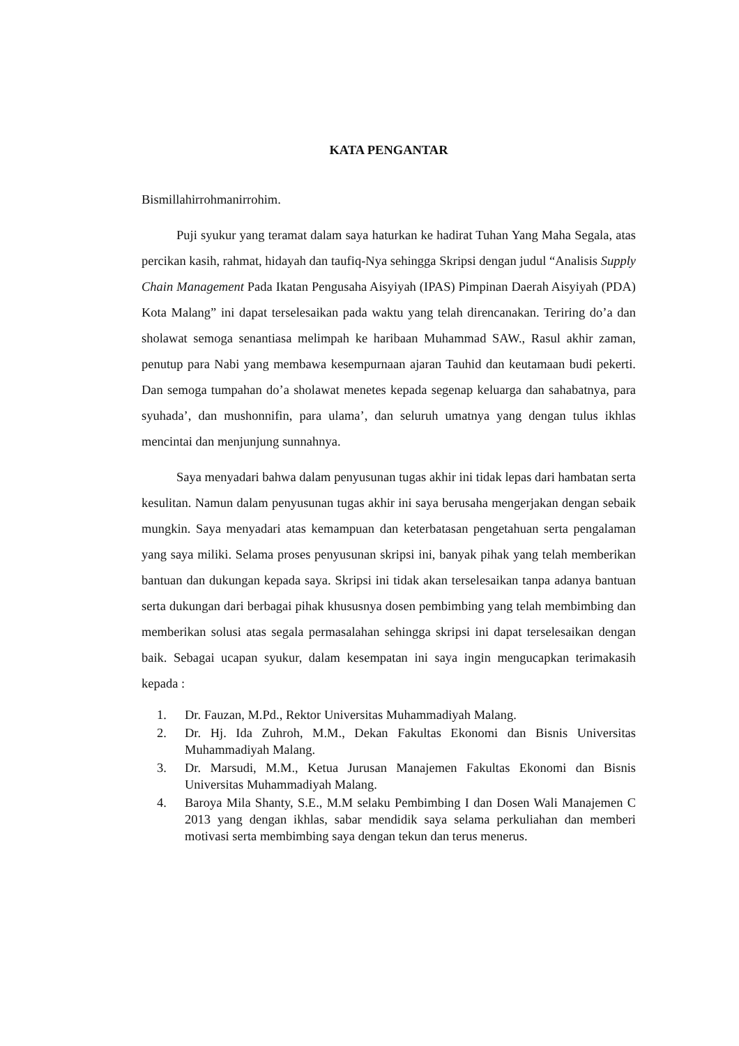KATA PENGANTAR
Bismillahirrohmanirrohim.
Puji syukur yang teramat dalam saya haturkan ke hadirat Tuhan Yang Maha Segala, atas percikan kasih, rahmat, hidayah dan taufiq-Nya sehingga Skripsi dengan judul “Analisis Supply Chain Management Pada Ikatan Pengusaha Aisyiyah (IPAS) Pimpinan Daerah Aisyiyah (PDA) Kota Malang” ini dapat terselesaikan pada waktu yang telah direncanakan. Teriring do’a dan sholawat semoga senantiasa melimpah ke haribaan Muhammad SAW., Rasul akhir zaman, penutup para Nabi yang membawa kesempurnaan ajaran Tauhid dan keutamaan budi pekerti. Dan semoga tumpahan do’a sholawat menetes kepada segenap keluarga dan sahabatnya, para syuhada’, dan mushonnifin, para ulama’, dan seluruh umatnya yang dengan tulus ikhlas mencintai dan menjunjung sunnahnya.
Saya menyadari bahwa dalam penyusunan tugas akhir ini tidak lepas dari hambatan serta kesulitan. Namun dalam penyusunan tugas akhir ini saya berusaha mengerjakan dengan sebaik mungkin. Saya menyadari atas kemampuan dan keterbatasan pengetahuan serta pengalaman yang saya miliki. Selama proses penyusunan skripsi ini, banyak pihak yang telah memberikan bantuan dan dukungan kepada saya. Skripsi ini tidak akan terselesaikan tanpa adanya bantuan serta dukungan dari berbagai pihak khususnya dosen pembimbing yang telah membimbing dan memberikan solusi atas segala permasalahan sehingga skripsi ini dapat terselesaikan dengan baik. Sebagai ucapan syukur, dalam kesempatan ini saya ingin mengucapkan terimakasih kepada :
1. Dr. Fauzan, M.Pd., Rektor Universitas Muhammadiyah Malang.
2. Dr. Hj. Ida Zuhroh, M.M., Dekan Fakultas Ekonomi dan Bisnis Universitas Muhammadiyah Malang.
3. Dr. Marsudi, M.M., Ketua Jurusan Manajemen Fakultas Ekonomi dan Bisnis Universitas Muhammadiyah Malang.
4. Baroya Mila Shanty, S.E., M.M selaku Pembimbing I dan Dosen Wali Manajemen C 2013 yang dengan ikhlas, sabar mendidik saya selama perkuliahan dan memberi motivasi serta membimbing saya dengan tekun dan terus menerus.